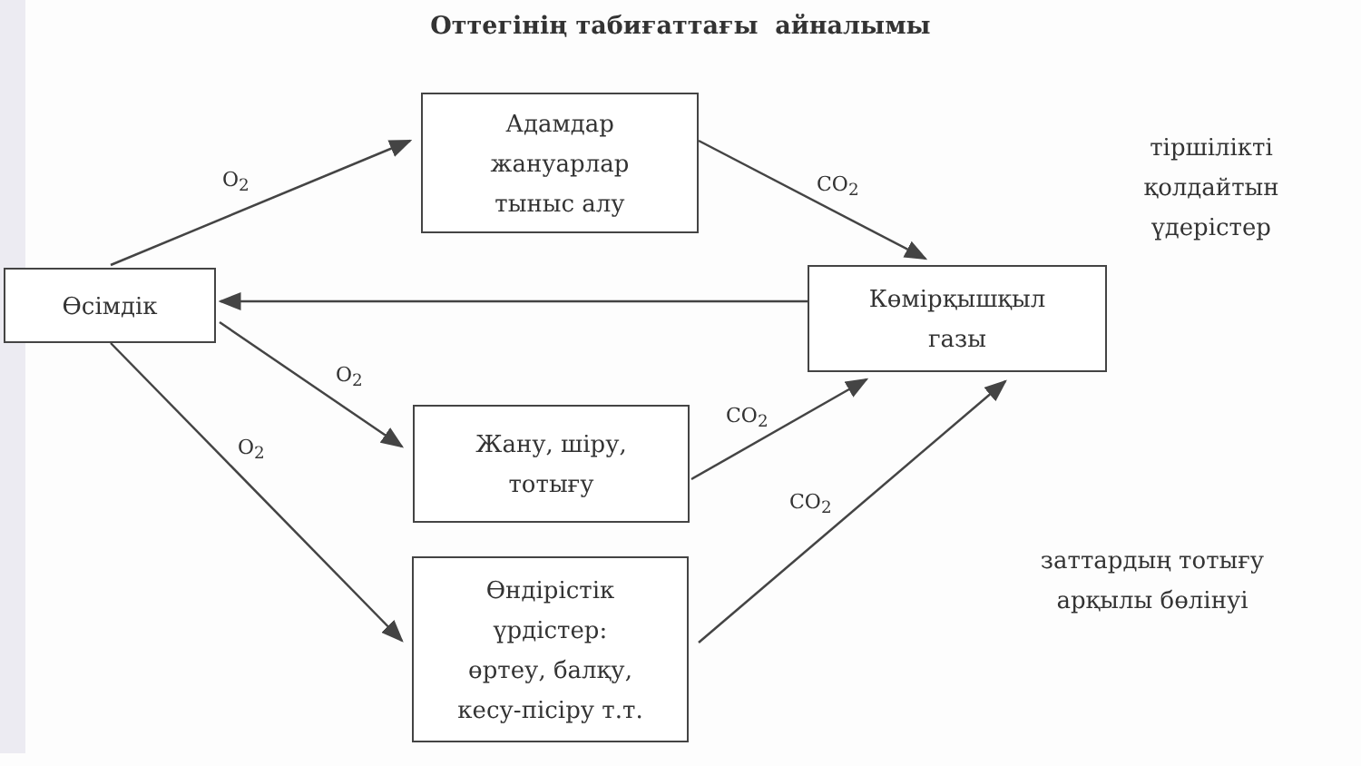Оттегінің табиғаттағы айналымы
Адамдар
жануарлар
тыныс алу
Өсімдік
Көмірқышқыл
газы
Жану, шіру,
тотығу
Өндірістік
үрдістер:
өртеу, балқу,
кесу-пісіру т.т.
тіршілікті
қолдайтын
үдерістер
заттардың тотығу
арқылы бөлінуі
O<sub>2</sub> CO<sub>2</sub>
O<sub>2</sub>
O<sub>2</sub>
CO<sub>2</sub>
CO<sub>2</sub>